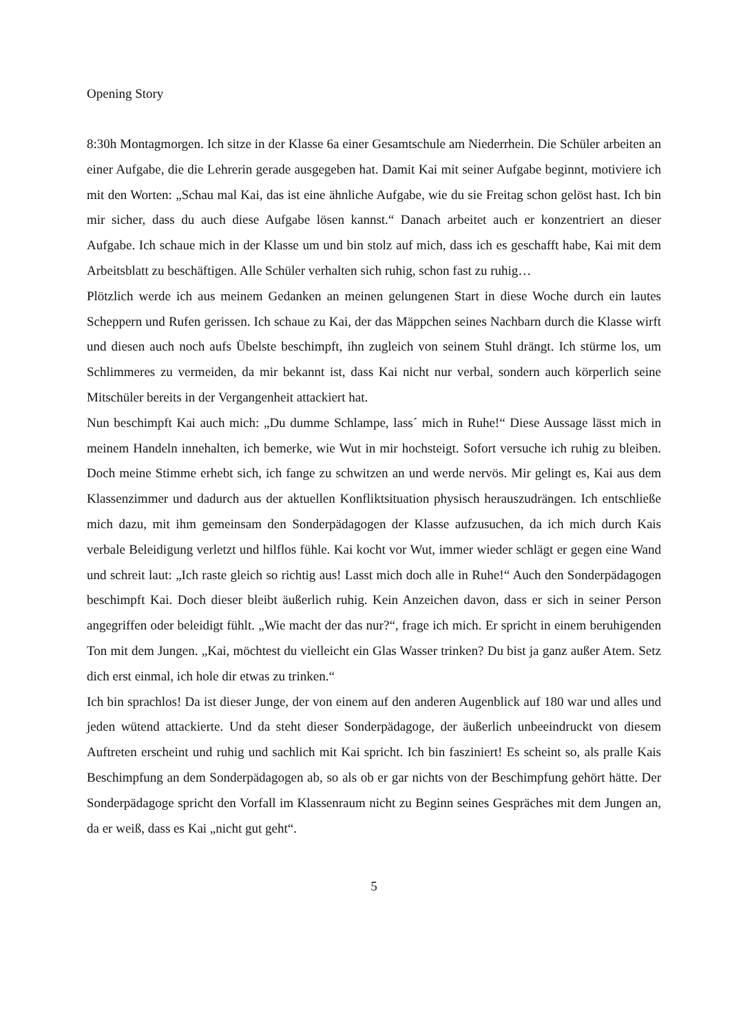Opening Story
8:30h Montagmorgen. Ich sitze in der Klasse 6a einer Gesamtschule am Niederrhein. Die Schüler arbeiten an einer Aufgabe, die die Lehrerin gerade ausgegeben hat. Damit Kai mit seiner Aufgabe beginnt, motiviere ich mit den Worten: „Schau mal Kai, das ist eine ähnliche Aufgabe, wie du sie Freitag schon gelöst hast. Ich bin mir sicher, dass du auch diese Aufgabe lösen kannst.“ Danach arbeitet auch er konzentriert an dieser Aufgabe. Ich schaue mich in der Klasse um und bin stolz auf mich, dass ich es geschafft habe, Kai mit dem Arbeitsblatt zu beschäftigen. Alle Schüler verhalten sich ruhig, schon fast zu ruhig…
Plötzlich werde ich aus meinem Gedanken an meinen gelungenen Start in diese Woche durch ein lautes Scheppern und Rufen gerissen. Ich schaue zu Kai, der das Mäppchen seines Nachbarn durch die Klasse wirft und diesen auch noch aufs Übelste beschimpft, ihn zugleich von seinem Stuhl drängt. Ich stürme los, um Schlimmeres zu vermeiden, da mir bekannt ist, dass Kai nicht nur verbal, sondern auch körperlich seine Mitschüler bereits in der Vergangenheit attackiert hat.
Nun beschimpft Kai auch mich: „Du dumme Schlampe, lass´ mich in Ruhe!“ Diese Aussage lässt mich in meinem Handeln innehalten, ich bemerke, wie Wut in mir hochsteigt. Sofort versuche ich ruhig zu bleiben. Doch meine Stimme erhebt sich, ich fange zu schwitzen an und werde nervös. Mir gelingt es, Kai aus dem Klassenzimmer und dadurch aus der aktuellen Konfliktsituation physisch herauszudrängen. Ich entschließe mich dazu, mit ihm gemeinsam den Sonderpädagogen der Klasse aufzusuchen, da ich mich durch Kais verbale Beleidigung verletzt und hilflos fühle. Kai kocht vor Wut, immer wieder schlägt er gegen eine Wand und schreit laut: „Ich raste gleich so richtig aus! Lasst mich doch alle in Ruhe!“ Auch den Sonderpädagogen beschimpft Kai. Doch dieser bleibt äußerlich ruhig. Kein Anzeichen davon, dass er sich in seiner Person angegriffen oder beleidigt fühlt. „Wie macht der das nur?“, frage ich mich. Er spricht in einem beruhigenden Ton mit dem Jungen. „Kai, möchtest du vielleicht ein Glas Wasser trinken? Du bist ja ganz außer Atem. Setz dich erst einmal, ich hole dir etwas zu trinken.“
Ich bin sprachlos! Da ist dieser Junge, der von einem auf den anderen Augenblick auf 180 war und alles und jeden wütend attackierte. Und da steht dieser Sonderpädagoge, der äußerlich unbeeindruckt von diesem Auftreten erscheint und ruhig und sachlich mit Kai spricht. Ich bin fasziniert! Es scheint so, als pralle Kais Beschimpfung an dem Sonderpädagogen ab, so als ob er gar nichts von der Beschimpfung gehört hätte. Der Sonderpädagoge spricht den Vorfall im Klassenraum nicht zu Beginn seines Gespräches mit dem Jungen an, da er weiß, dass es Kai „nicht gut geht“.
5